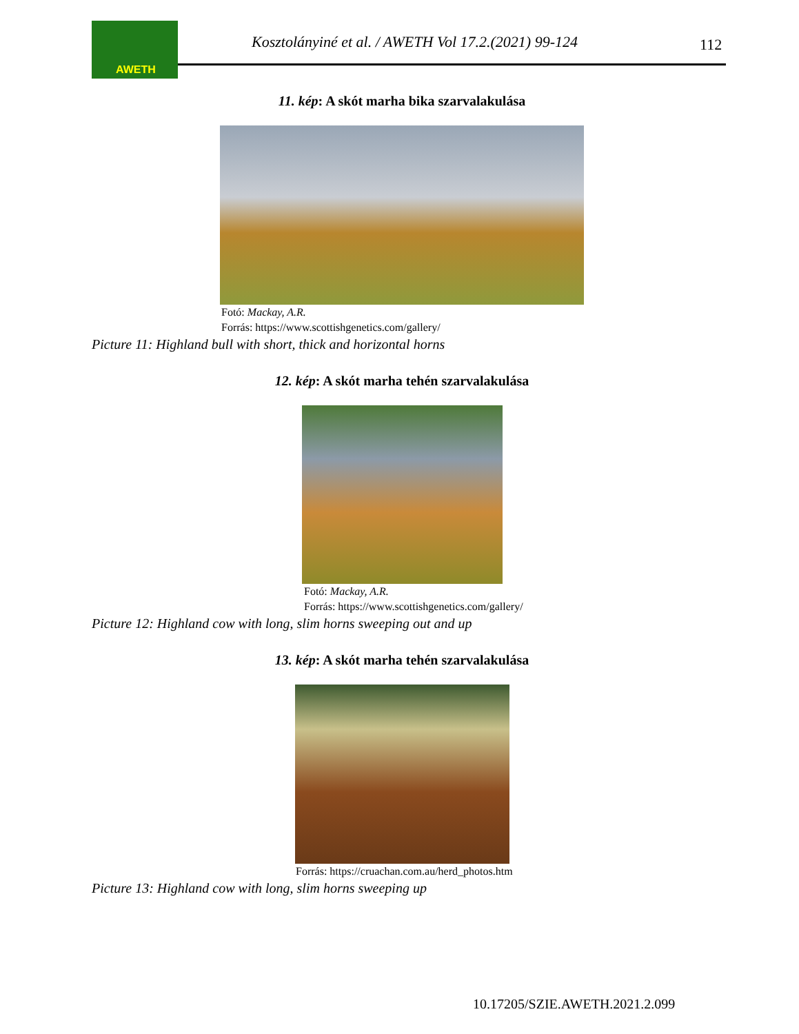AWETH
Kosztolányiné et al. / AWETH Vol 17.2.(2021) 99-124
112
11. kép: A skót marha bika szarvalakulása
Fotó: Mackay, A.R.
Forrás: https://www.scottishgenetics.com/gallery/
Picture 11: Highland bull with short, thick and horizontal horns
12. kép: A skót marha tehén szarvalakulása
Fotó: Mackay, A.R.
Forrás: https://www.scottishgenetics.com/gallery/
Picture 12: Highland cow with long, slim horns sweeping out and up
13. kép: A skót marha tehén szarvalakulása
Forrás: https://cruachan.com.au/herd_photos.htm
Picture 13: Highland cow with long, slim horns sweeping up
10.17205/SZIE.AWETH.2021.2.099